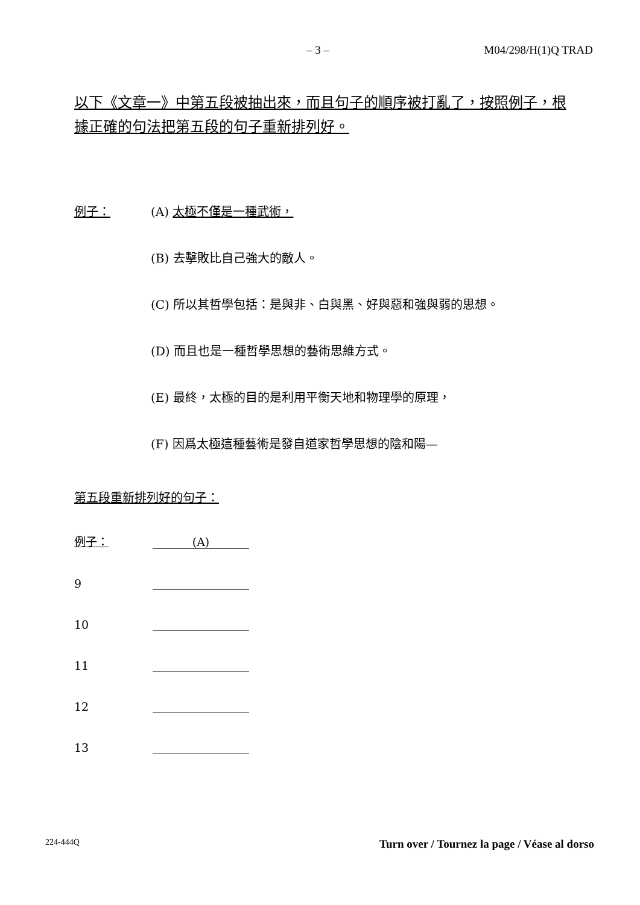– 3 – M04/298/H(1)Q TRAD
以下《文章一》中第五段被抽出來，而且句子的順序被打亂了，按照例子，根據正確的句法把第五段的句子重新排列好。
例子： (A) 太極不僅是一種武術，
(B) 去擊敗比自己強大的敵人。
(C) 所以其哲學包括：是與非、白與黑、好與惡和強與弱的思想。
(D) 而且也是一種哲學思想的藝術思維方式。
(E) 最終，太極的目的是利用平衡天地和物理學的原理，
(F) 因爲太極這種藝術是發自道家哲學思想的陰和陽—
第五段重新排列好的句子：
例子： (A)
9
10
11
12
13
224-444Q Turn over / Tournez la page / Véase al dorso